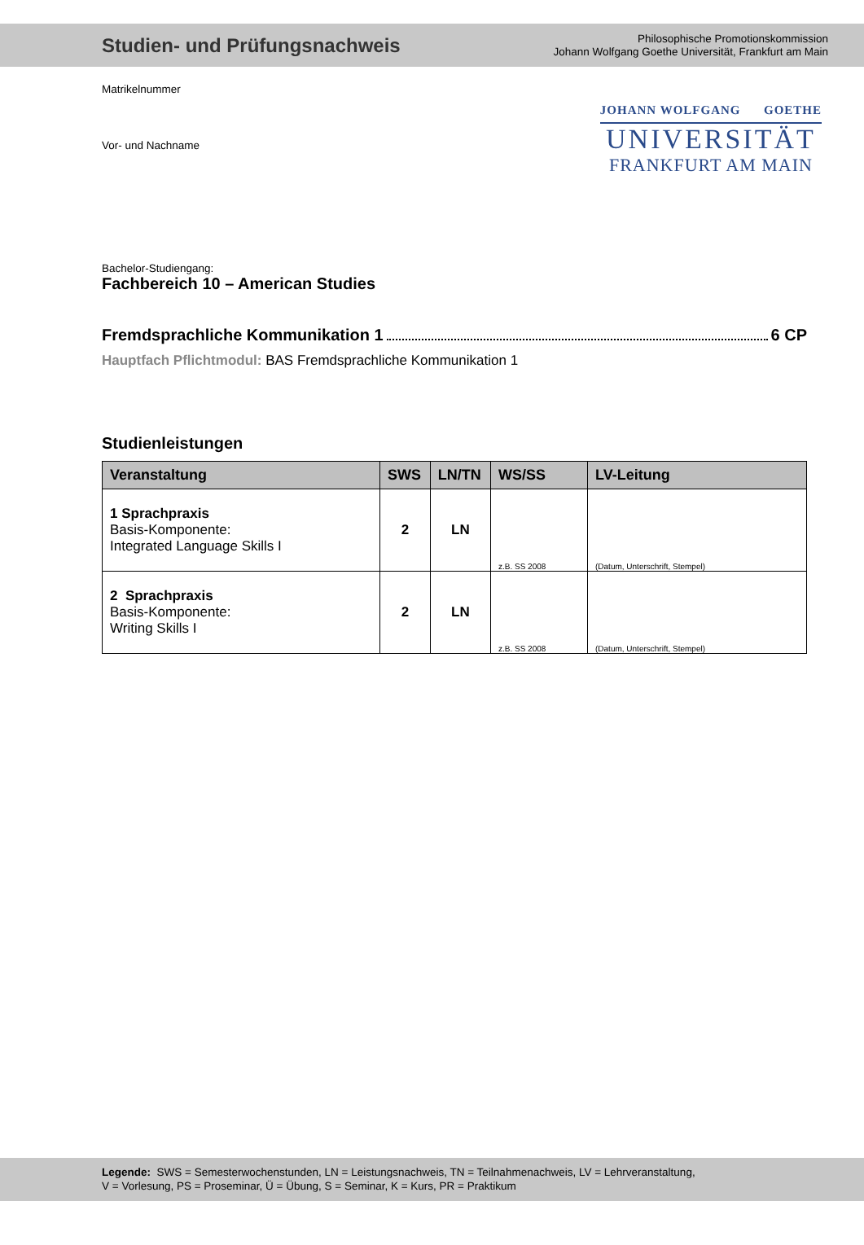Studien- und Prüfungsnachweis
Philosophische Promotionskommission
Johann Wolfgang Goethe Universität, Frankfurt am Main
JOHANN WOLFGANG GOETHE
UNIVERSITÄT
FRANKFURT AM MAIN
Matrikelnummer
Vor- und Nachname
Bachelor-Studiengang:
Fachbereich 10 – American Studies
Fremdsprachliche Kommunikation 1 6 CP
Hauptfach Pflichtmodul: BAS Fremdsprachliche Kommunikation 1
Studienleistungen
| Veranstaltung | SWS | LN/TN | WS/SS | LV-Leitung |
| --- | --- | --- | --- | --- |
| 1 Sprachpraxis Basis-Komponente: Integrated Language Skills I | 2 | LN | z.B. SS 2008 | (Datum, Unterschrift, Stempel) |
| 2 Sprachpraxis Basis-Komponente: Writing Skills I | 2 | LN | z.B. SS 2008 | (Datum, Unterschrift, Stempel) |
Legende: SWS = Semesterwochenstunden, LN = Leistungsnachweis, TN = Teilnahmenachweis, LV = Lehrveranstaltung,
V = Vorlesung, PS = Proseminar, Ü = Übung, S = Seminar, K = Kurs, PR = Praktikum